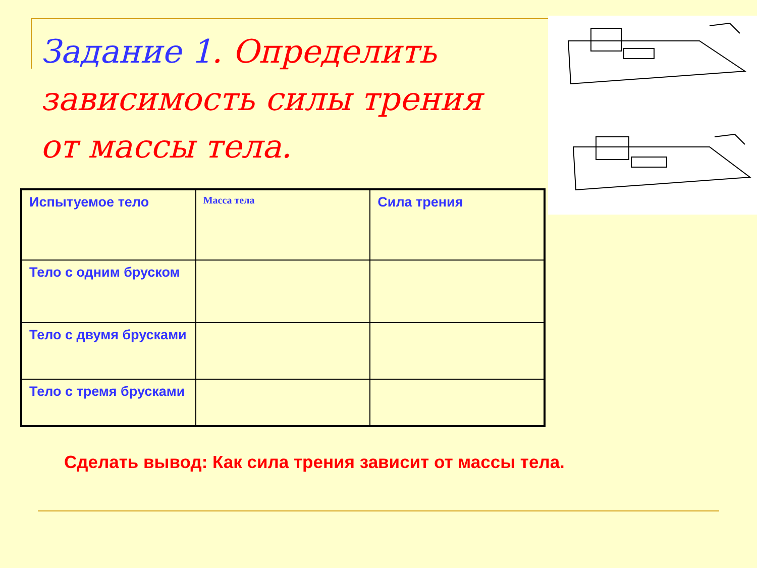Задание 1. Определить зависимость силы трения от массы тела.
| Испытуемое тело | Масса тела | Сила трения |
| --- | --- | --- |
| Тело с одним бруском | | |
| Тело с двумя брусками | | |
| Тело с тремя брусками | | |
Сделать вывод: Как сила трения зависит от массы тела.